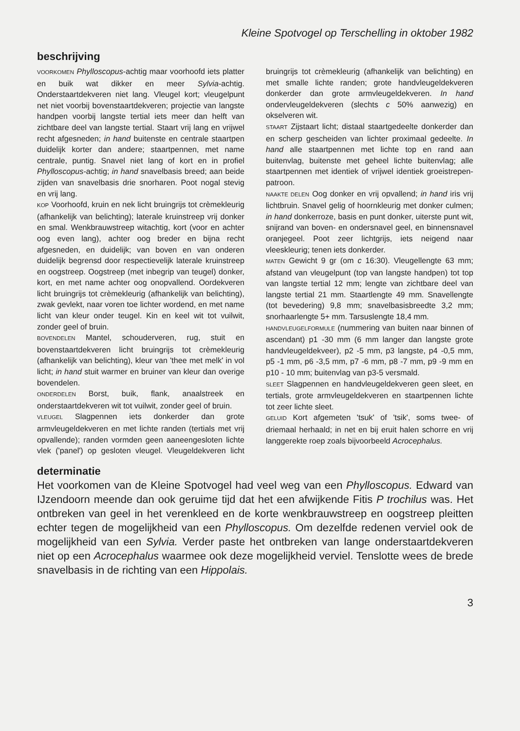Kleine Spotvogel op Terschelling in oktober 1982
beschrijving
VOORKOMEN Phylloscopus-achtig maar voorhoofd iets platter en buik wat dikker en meer Sylvia-achtig. Onderstaartdekveren niet lang. Vleugel kort; vleugelpunt net niet voorbij bovenstaartdekveren; projectie van langste handpen voorbij langste tertial iets meer dan helft van zichtbare deel van langste tertial. Staart vrij lang en vrijwel recht afgesneden; in hand buitenste en centrale staartpen duidelijk korter dan andere; staartpennen, met name centrale, puntig. Snavel niet lang of kort en in profiel Phylloscopus-achtig; in hand snavelbasis breed; aan beide zijden van snavelbasis drie snorharen. Poot nogal stevig en vrij lang.
KOP Voorhoofd, kruin en nek licht bruingrijs tot crèmekleurig (afhankelijk van belichting); laterale kruinstreep vrij donker en smal. Wenkbrauwstreep witachtig, kort (voor en achter oog even lang), achter oog breder en bijna recht afgesneden, en duidelijk; van boven en van onderen duidelijk begrensd door respectievelijk laterale kruinstreep en oogstreep. Oogstreep (met inbegrip van teugel) donker, kort, en met name achter oog onopvallend. Oordekveren licht bruingrijs tot crèmekleurig (afhankelijk van belichting), zwak gevlekt, naar voren toe lichter wordend, en met name licht van kleur onder teugel. Kin en keel wit tot vuilwit, zonder geel of bruin.
BOVENDELEN Mantel, schouderveren, rug, stuit en bovenstaartdekveren licht bruingrijs tot crèmekleurig (afhankelijk van belichting), kleur van 'thee met melk' in vol licht; in hand stuit warmer en bruiner van kleur dan overige bovendelen.
ONDERDELEN Borst, buik, flank, anaalstreek en onderstaartdekveren wit tot vuilwit, zonder geel of bruin.
VLEUGEL Slagpennen iets donkerder dan grote armvleugeldekveren en met lichte randen (tertials met vrij opvallende); randen vormden geen aaneengesloten lichte vlek ('panel') op gesloten vleugel. Vleugeldekveren licht bruingrijs tot crèmekleurig (afhankelijk van belichting) en met smalle lichte randen; grote handvleugeldekveren donkerder dan grote armvleugeldekveren. In hand ondervleugeldekveren (slechts c 50% aanwezig) en okselveren wit.
STAART Zijstaart licht; distaal staartgedeelte donkerder dan en scherp gescheiden van lichter proximaal gedeelte. In hand alle staartpennen met lichte top en rand aan buitenvlag, buitenste met geheel lichte buitenvlag; alle staartpennen met identiek of vrijwel identiek groeistrepen-patroon.
NAAKTE DELEN Oog donker en vrij opvallend; in hand iris vrij lichtbruin. Snavel gelig of hoornkleurig met donker culmen; in hand donkerroze, basis en punt donker, uiterste punt wit, snijrand van boven- en ondersnavel geel, en binnensnavel oranjegeel. Poot zeer lichtgrijs, iets neigend naar vleeskleurig; tenen iets donkerder.
MATEN Gewicht 9 gr (om c 16:30). Vleugellengte 63 mm; afstand van vleugelpunt (top van langste handpen) tot top van langste tertial 12 mm; lengte van zichtbare deel van langste tertial 21 mm. Staartlengte 49 mm. Snavellengte (tot bevedering) 9,8 mm; snavelbasisbreedte 3,2 mm; snorhaarlengte 5+ mm. Tarsuslengte 18,4 mm.
HANDVLEUGELFORMULE (nummering van buiten naar binnen of ascendant) p1 -30 mm (6 mm langer dan langste grote handvleugeldekveer), p2 -5 mm, p3 langste, p4 -0,5 mm, p5 -1 mm, p6 -3,5 mm, p7 -6 mm, p8 -7 mm, p9 -9 mm en p10 - 10 mm; buitenvlag van p3-5 versmald.
SLEET Slagpennen en handvleugeldekveren geen sleet, en tertials, grote armvleugeldekveren en staartpennen lichte tot zeer lichte sleet.
GELUID Kort afgemeten 'tsuk' of 'tsik', soms twee- of driemaal herhaald; in net en bij eruit halen schorre en vrij langgerekte roep zoals bijvoorbeeld Acrocephalus.
determinatie
Het voorkomen van de Kleine Spotvogel had veel weg van een Phylloscopus. Edward van IJzendoorn meende dan ook geruime tijd dat het een afwijkende Fitis P trochilus was. Het ontbreken van geel in het verenkleed en de korte wenkbrauwstreep en oogstreep pleitten echter tegen de mogelijkheid van een Phylloscopus. Om dezelfde redenen verviel ook de mogelijkheid van een Sylvia. Verder paste het ontbreken van lange onderstaartdekveren niet op een Acrocephalus waarmee ook deze mogelijkheid verviel. Tenslotte wees de brede snavelbasis in de richting van een Hippolais.
3